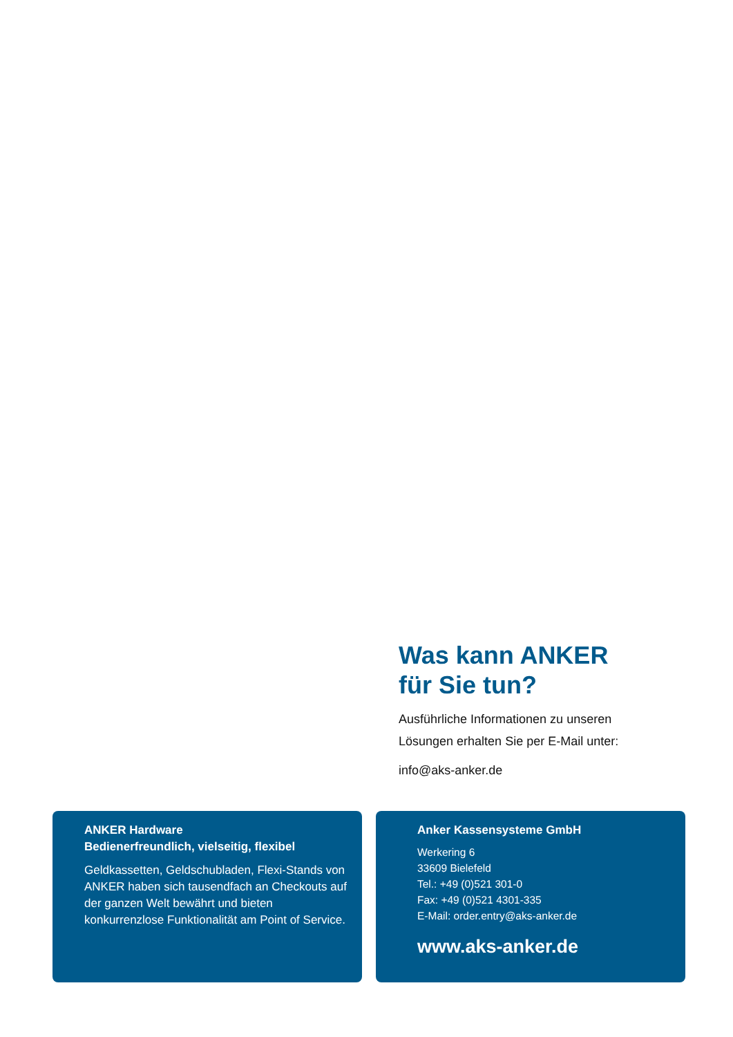Was kann ANKER
für Sie tun?
Ausführliche Informationen zu unseren
Lösungen erhalten Sie per E-Mail unter:
info@aks-anker.de
ANKER Hardware
Bedienerfreundlich, vielseitig, flexibel
Geldkassetten, Geldschubladen, Flexi-Stands von ANKER haben sich tausendfach an Checkouts auf der ganzen Welt bewährt und bieten konkurrenzlose Funktionalität am Point of Service.
Anker Kassensysteme GmbH
Werkering 6
33609 Bielefeld
Tel.: +49 (0)521 301-0
Fax: +49 (0)521 4301-335
E-Mail: order.entry@aks-anker.de
www.aks-anker.de